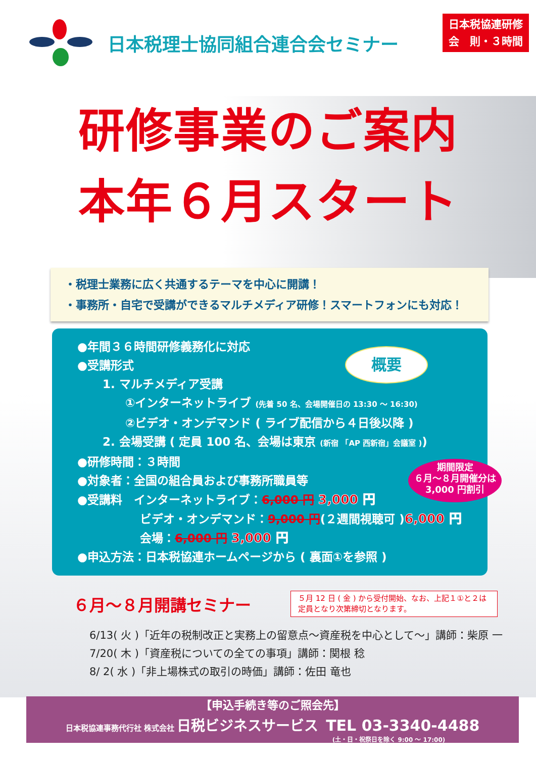日本税理士協同組合連合会セミナー
日本税協連研修
会　則・３時間
研修事業のご案内
本年６月スタート
・税理士業務に広く共通するテーマを中心に開講！
・事務所・自宅で受講ができるマルチメディア研修！スマートフォンにも対応！
概要
期間限定
６月〜８月開催分は
3,000 円割引
●年間３６時間研修義務化に対応
●受講形式
1. マルチメディア受講
①インターネットライブ (先着 50 名、会場開催日の 13:30 〜 16:30)
②ビデオ・オンデマンド ( ライブ配信から４日後以降 )
2. 会場受講 ( 定員 100 名、会場は東京 (新宿 「AP 西新宿」会議室 ))
●研修時間：３時間
●対象者：全国の組合員および事務所職員等
●受講料　インターネットライブ：6,000 円 3,000 円
ビデオ・オンデマンド：9,000 円(２週間視聴可 )6,000 円
会場：6,000 円 3,000 円
●申込方法：日本税協連ホームページから ( 裏面①を参照 )
６月〜８月開講セミナー
５月 12 日 ( 金 ) から受付開始、なお、上記１①と２は定員となり次第締切となります。
6/13( 火 )「近年の税制改正と実務上の留意点〜資産税を中心として〜」講師：柴原 一
7/20( 木 )「資産税についての全ての事項」講師：関根 稔
8/ 2( 水 )「非上場株式の取引の時価」講師：佐田 竜也
【申込手続き等のご照会先】
日本税協連事務代行社 株式会社 日税ビジネスサービス　TEL 03-3340-4488
(土・日・祝祭日を除く 9:00 〜 17:00)